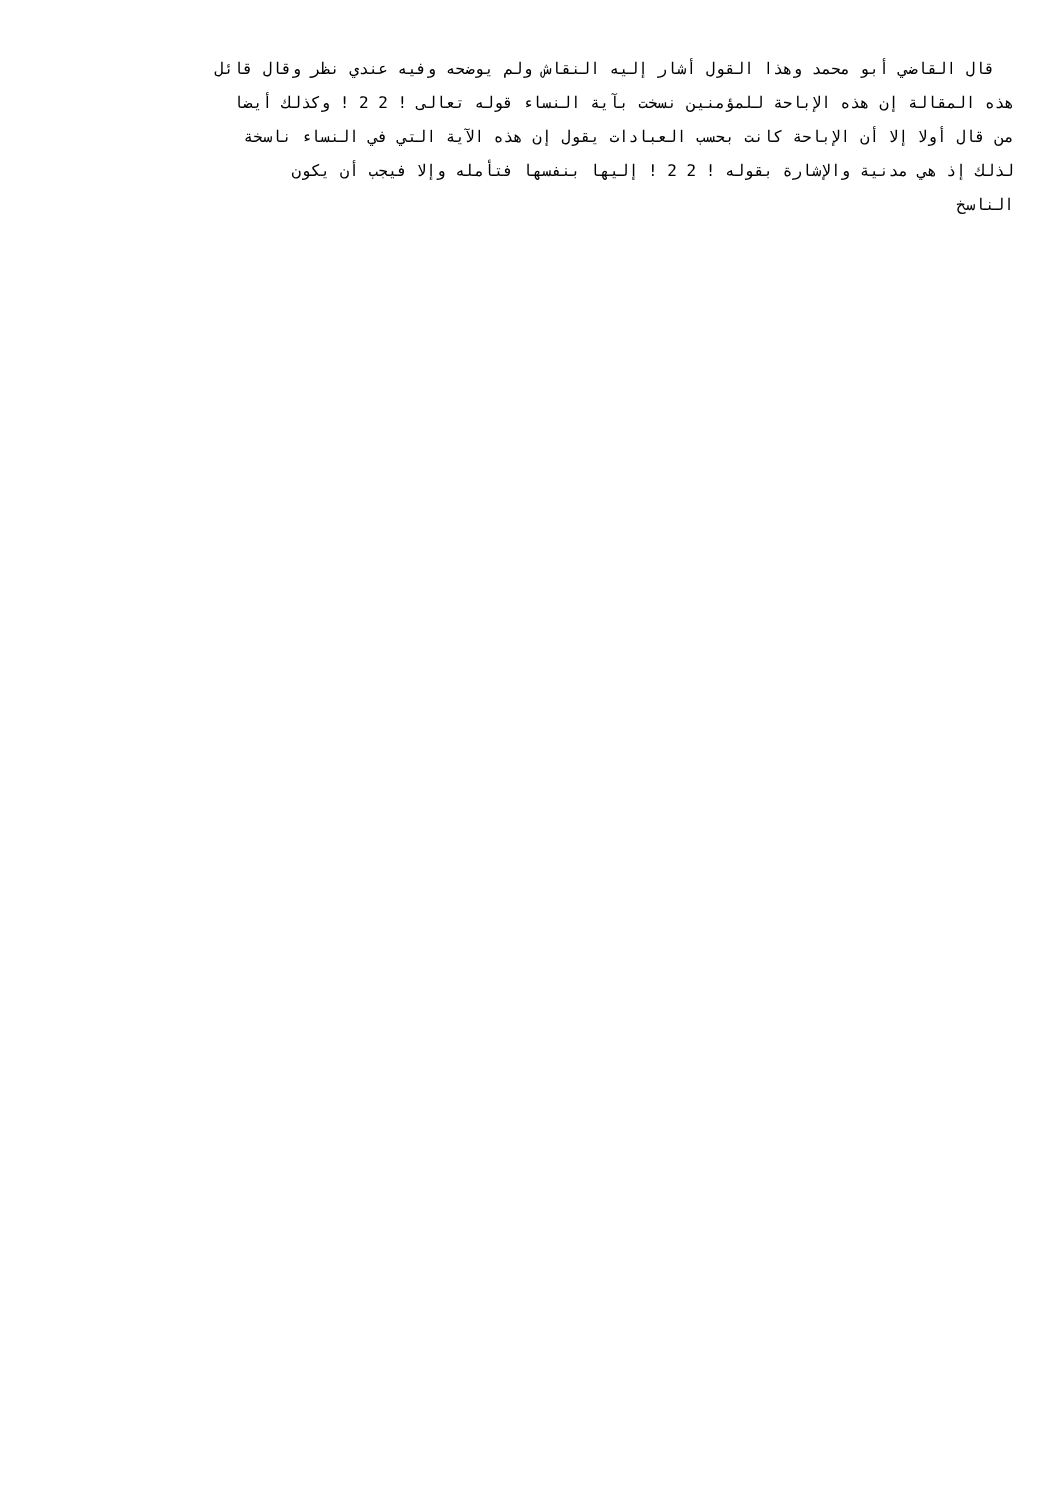قال القاضي أبو محمد وهذا القول أشار إليه النقاش ولم يوضحه وفيه عندي نظر وقال قائل
هذه المقالة إن هذه الإباحة للمؤمنين نسخت بآية النساء قوله تعالى ! 2 2 ! وكذلك أيضا
من قال أولا إلا أن الإباحة كانت بحسب العبادات يقول إن هذه الآية التي في النساء ناسخة
لذلك إذ هي مدنية والإشارة بقوله ! 2 2 ! إليها بنفسها فتأمله وإلا فيجب أن يكون
الناسخ